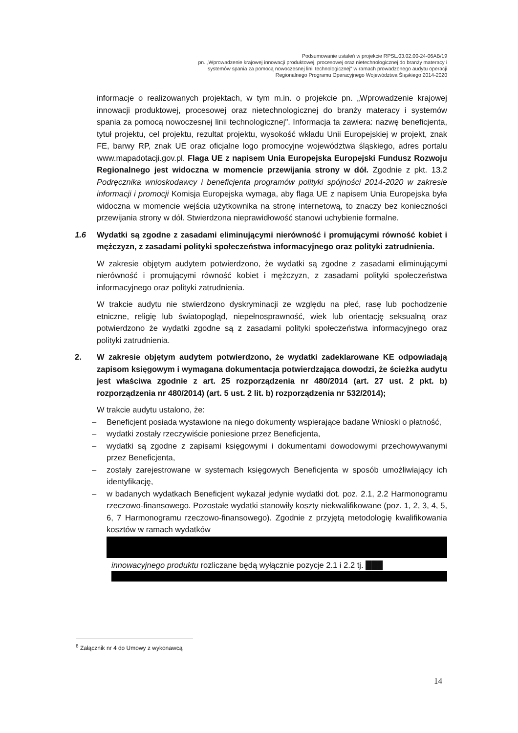Podsumowanie ustaleń w projekcie RPSL.03.02.00-24-06AB/19
pn. „Wprowadzenie krajowej innowacji produktowej, procesowej oraz nietechnologicznej do branży materacy i systemów spania za pomocą nowoczesnej linii technologicznej" w ramach prowadzonego audytu operacji Regionalnego Programu Operacyjnego Województwa Śląskiego 2014-2020
informacje o realizowanych projektach, w tym m.in. o projekcie pn. „Wprowadzenie krajowej innowacji produktowej, procesowej oraz nietechnologicznej do branży materacy i systemów spania za pomocą nowoczesnej linii technologicznej". Informacja ta zawiera: nazwę beneficjenta, tytuł projektu, cel projektu, rezultat projektu, wysokość wkładu Unii Europejskiej w projekt, znak FE, barwy RP, znak UE oraz oficjalne logo promocyjne województwa śląskiego, adres portalu www.mapadotacji.gov.pl. Flaga UE z napisem Unia Europejska Europejski Fundusz Rozwoju Regionalnego jest widoczna w momencie przewijania strony w dół. Zgodnie z pkt. 13.2 Podręcznika wnioskodawcy i beneficjenta programów polityki spójności 2014-2020 w zakresie informacji i promocji Komisja Europejska wymaga, aby flaga UE z napisem Unia Europejska była widoczna w momencie wejścia użytkownika na stronę internetową, to znaczy bez konieczności przewijania strony w dół. Stwierdzona nieprawidłowość stanowi uchybienie formalne.
1.6 Wydatki są zgodne z zasadami eliminującymi nierówność i promującymi równość kobiet i mężczyzn, z zasadami polityki społeczeństwa informacyjnego oraz polityki zatrudnienia.
W zakresie objętym audytem potwierdzono, że wydatki są zgodne z zasadami eliminującymi nierówność i promującymi równość kobiet i mężczyzn, z zasadami polityki społeczeństwa informacyjnego oraz polityki zatrudnienia.
W trakcie audytu nie stwierdzono dyskryminacji ze względu na płeć, rasę lub pochodzenie etniczne, religię lub światopogląd, niepełnosprawność, wiek lub orientację seksualną oraz potwierdzono że wydatki zgodne są z zasadami polityki społeczeństwa informacyjnego oraz polityki zatrudnienia.
2. W zakresie objętym audytem potwierdzono, że wydatki zadeklarowane KE odpowiadają zapisom księgowym i wymagana dokumentacja potwierdzająca dowodzi, że ścieżka audytu jest właściwa zgodnie z art. 25 rozporządzenia nr 480/2014 (art. 27 ust. 2 pkt. b) rozporządzenia nr 480/2014) (art. 5 ust. 2 lit. b) rozporządzenia nr 532/2014);
W trakcie audytu ustalono, że:
– Beneficjent posiada wystawione na niego dokumenty wspierające badane Wnioski o płatność,
– wydatki zostały rzeczywiście poniesione przez Beneficjenta,
– wydatki są zgodne z zapisami księgowymi i dokumentami dowodowymi przechowywanymi przez Beneficjenta,
– zostały zarejestrowane w systemach księgowych Beneficjenta w sposób umożliwiający ich identyfikację,
– w badanych wydatkach Beneficjent wykazał jedynie wydatki dot. poz. 2.1, 2.2 Harmonogramu rzeczowo-finansowego. Pozostałe wydatki stanowiły koszty niekwalifikowane (poz. 1, 2, 3, 4, 5, 6, 7 Harmonogramu rzeczowo-finansowego). Zgodnie z przyjętą metodologię kwalifikowania kosztów w ramach wydatków
innowacyjnego produktu rozliczane będą wyłącznie pozycje 2.1 i 2.2 tj. ███
<sup>6</sup> Załącznik nr 4 do Umowy z wykonawcą
14